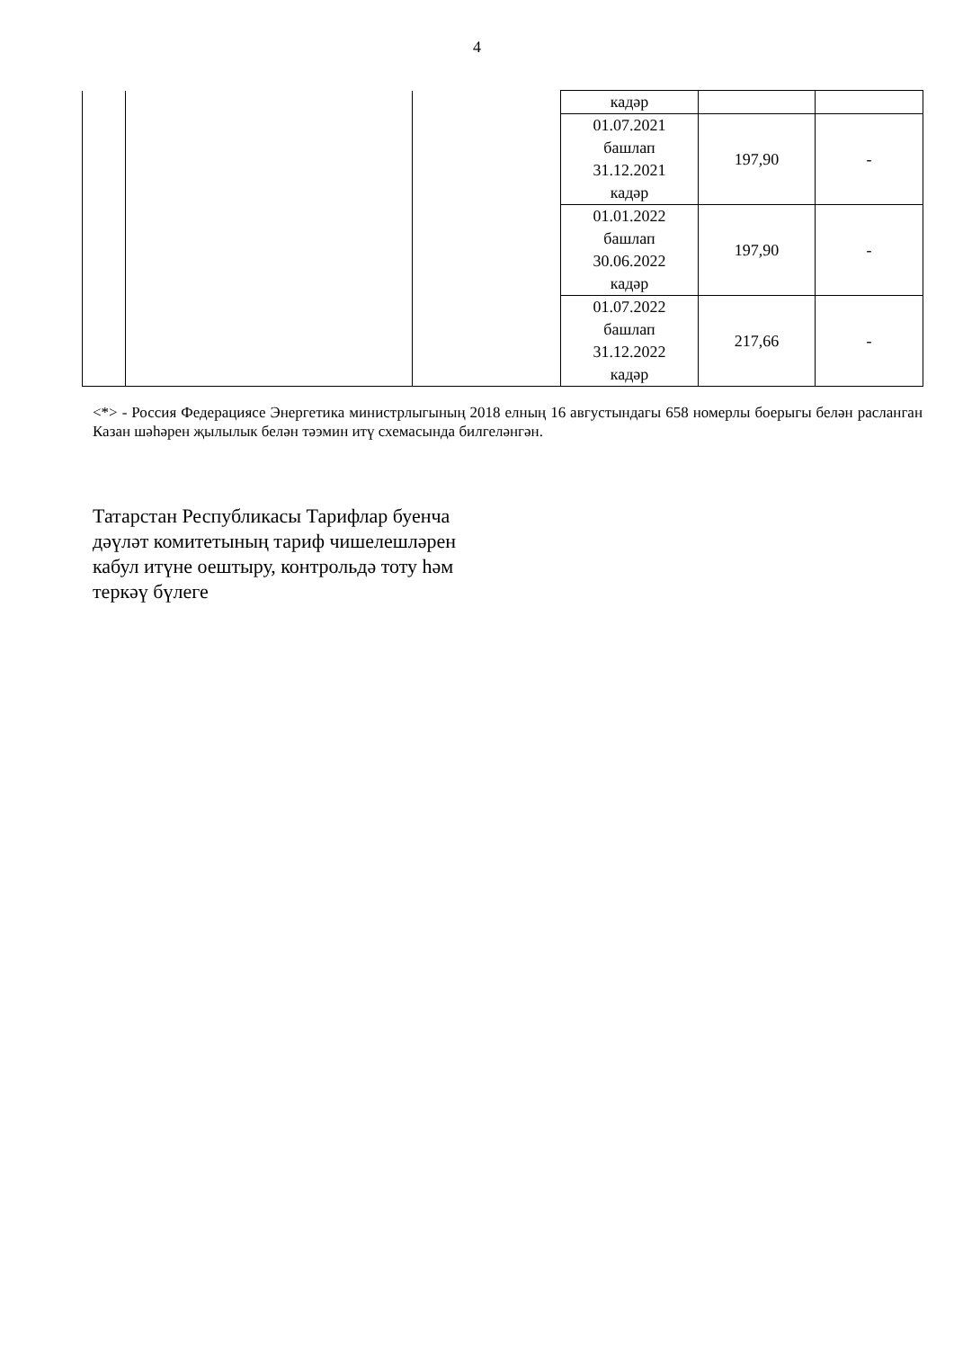4
| | | | кадәр | | |
| | | | 01.07.2021 башлап 31.12.2021 кадәр | 197,90 | - |
| | | | 01.01.2022 башлап 30.06.2022 кадәр | 197,90 | - |
| | | | 01.07.2022 башлап 31.12.2022 кадәр | 217,66 | - |
<*> - Россия Федерациясе Энергетика министрлыгының 2018 елның 16 августындагы 658 номерлы боерыгы белән расланган Казан шәһәрен җылылык белән тәэмин итү схемасында билгеләнгән.
Татарстан Республикасы Тарифлар буенча
дәүләт комитетының тариф чишелешләрен
кабул итүне оештыру, контрольдә тоту һәм
теркәү бүлеге